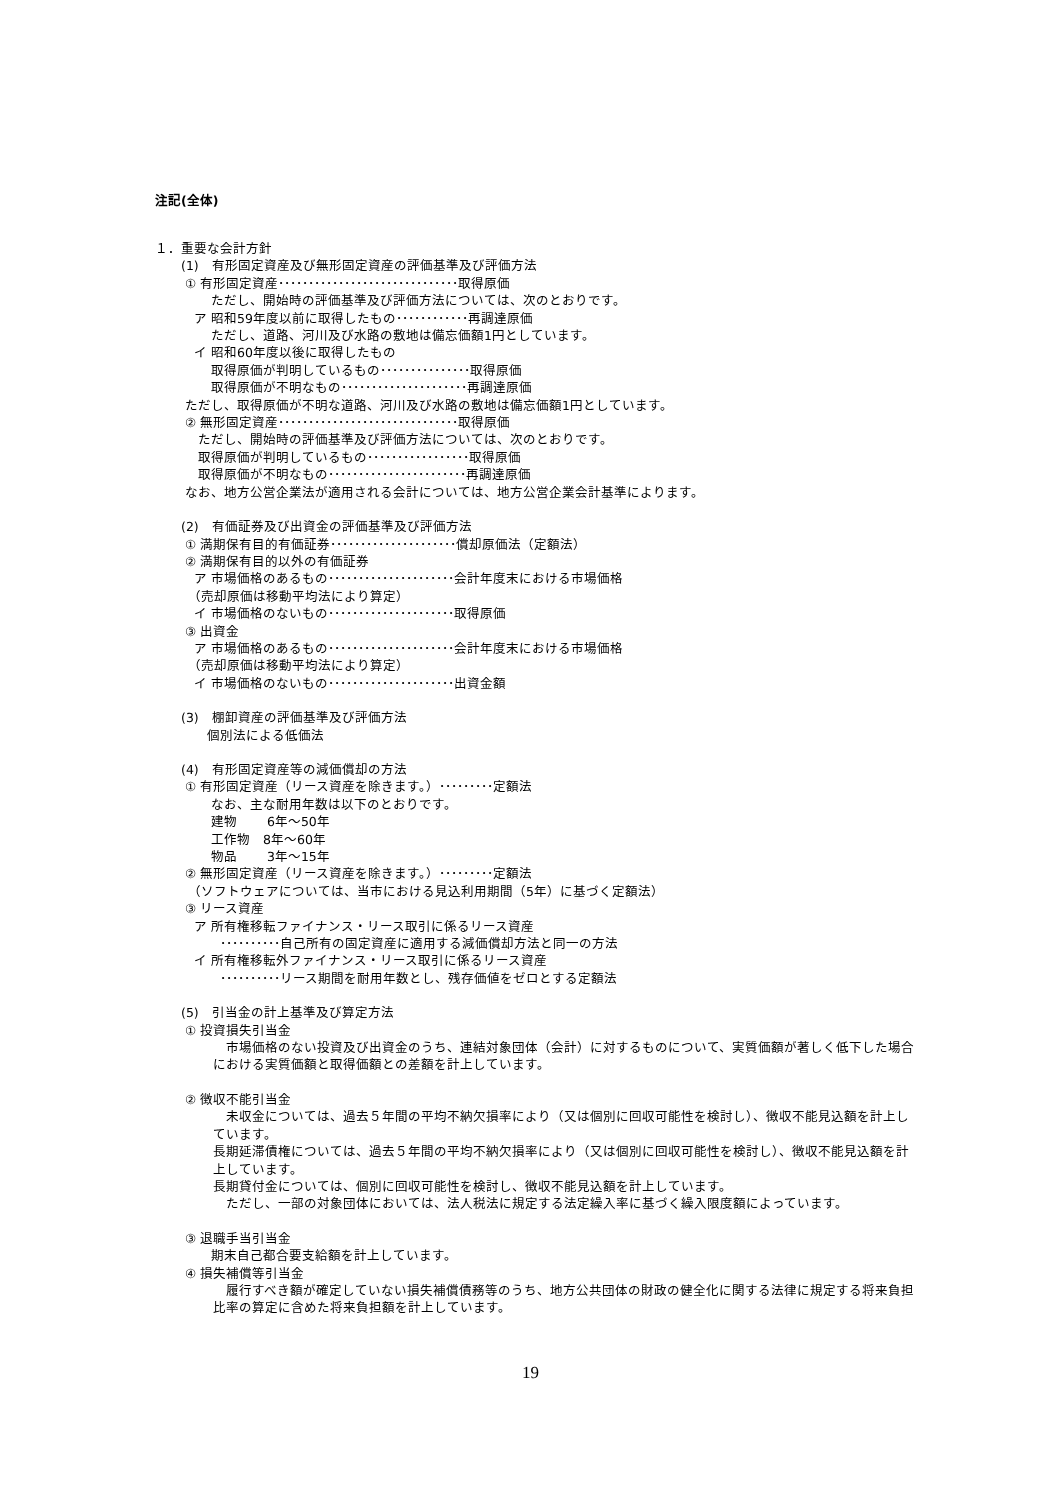注記(全体)
１．重要な会計方針
　　(1)　有形固定資産及び無形固定資産の評価基準及び評価方法
　　 ① 有形固定資産･･････････････････････････････取得原価
　　　　 ただし、開始時の評価基準及び評価方法については、次のとおりです。
　　　ア 昭和59年度以前に取得したもの････････････再調達原価
　　　　 ただし、道路、河川及び水路の敷地は備忘価額1円としています。
　　　イ 昭和60年度以後に取得したもの
　　　　 取得原価が判明しているもの･･･････････････取得原価
　　　　 取得原価が不明なもの･････････････････････再調達原価
　　 ただし、取得原価が不明な道路、河川及び水路の敷地は備忘価額1円としています。
　　 ② 無形固定資産･･････････････････････････････取得原価
　　　 ただし、開始時の評価基準及び評価方法については、次のとおりです。
　　　 取得原価が判明しているもの･････････････････取得原価
　　　 取得原価が不明なもの･･･････････････････････再調達原価
　　 なお、地方公営企業法が適用される会計については、地方公営企業会計基準によります。
　　(2)　有価証券及び出資金の評価基準及び評価方法
　　 ① 満期保有目的有価証券･････････････････････償却原価法（定額法）
　　 ② 満期保有目的以外の有価証券
　　　ア 市場価格のあるもの･････････････････････会計年度末における市場価格
　　　（売却原価は移動平均法により算定）
　　　イ 市場価格のないもの･････････････････････取得原価
　　 ③ 出資金
　　　ア 市場価格のあるもの･････････････････････会計年度末における市場価格
　　　（売却原価は移動平均法により算定）
　　　イ 市場価格のないもの･････････････････････出資金額
　　(3)　棚卸資産の評価基準及び評価方法
　　　　個別法による低価法
　　(4)　有形固定資産等の減価償却の方法
　　 ① 有形固定資産（リース資産を除きます。）･････････定額法
　　　　 なお、主な耐用年数は以下のとおりです。
　　　　 建物　　 6年～50年
　　　　 工作物　8年～60年
　　　　 物品　　 3年～15年
　　 ② 無形固定資産（リース資産を除きます。）･････････定額法
　　　（ソフトウェアについては、当市における見込利用期間（5年）に基づく定額法）
　　 ③ リース資産
　　　ア 所有権移転ファイナンス・リース取引に係るリース資産
　　　　　･･････････自己所有の固定資産に適用する減価償却方法と同一の方法
　　　イ 所有権移転外ファイナンス・リース取引に係るリース資産
　　　　　･･････････リース期間を耐用年数とし、残存価値をゼロとする定額法
　　(5)　引当金の計上基準及び算定方法
　　 ① 投資損失引当金
　市場価格のない投資及び出資金のうち、連結対象団体（会計）に対するものについて、実質価額が著しく低下した場合における実質価額と取得価額との差額を計上しています。
　　 ② 徴収不能引当金
　未収金については、過去５年間の平均不納欠損率により（又は個別に回収可能性を検討し）、徴収不能見込額を計上しています。
長期延滞債権については、過去５年間の平均不納欠損率により（又は個別に回収可能性を検討し）、徴収不能見込額を計上しています。
長期貸付金については、個別に回収可能性を検討し、徴収不能見込額を計上しています。
　ただし、一部の対象団体においては、法人税法に規定する法定繰入率に基づく繰入限度額によっています。
　　 ③ 退職手当引当金
　　　　 期末自己都合要支給額を計上しています。
　　 ④ 損失補償等引当金
　履行すべき額が確定していない損失補償債務等のうち、地方公共団体の財政の健全化に関する法律に規定する将来負担比率の算定に含めた将来負担額を計上しています。
19